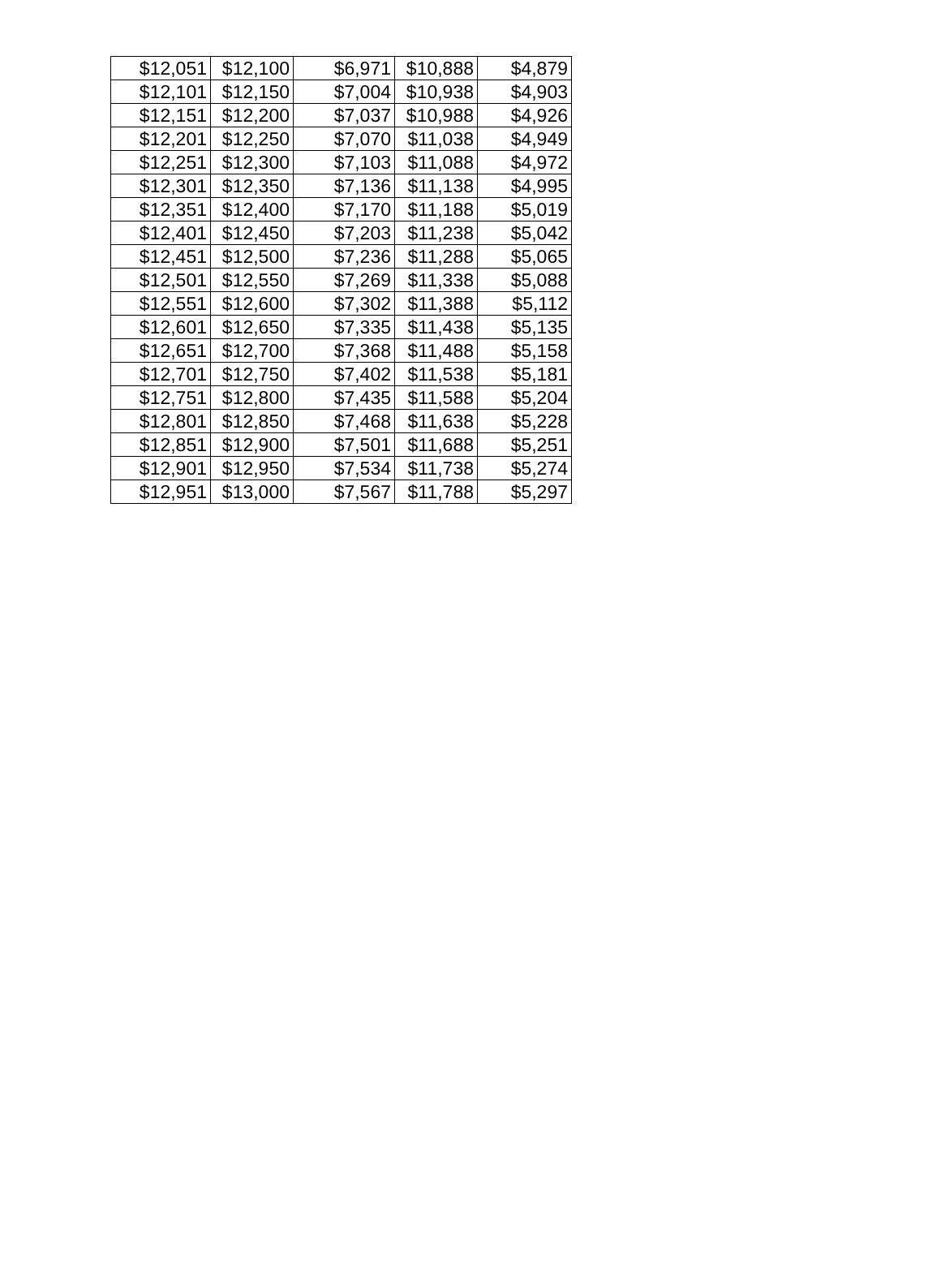| $12,051 | $12,100 | $6,971 | $10,888 | $4,879 |
| $12,101 | $12,150 | $7,004 | $10,938 | $4,903 |
| $12,151 | $12,200 | $7,037 | $10,988 | $4,926 |
| $12,201 | $12,250 | $7,070 | $11,038 | $4,949 |
| $12,251 | $12,300 | $7,103 | $11,088 | $4,972 |
| $12,301 | $12,350 | $7,136 | $11,138 | $4,995 |
| $12,351 | $12,400 | $7,170 | $11,188 | $5,019 |
| $12,401 | $12,450 | $7,203 | $11,238 | $5,042 |
| $12,451 | $12,500 | $7,236 | $11,288 | $5,065 |
| $12,501 | $12,550 | $7,269 | $11,338 | $5,088 |
| $12,551 | $12,600 | $7,302 | $11,388 | $5,112 |
| $12,601 | $12,650 | $7,335 | $11,438 | $5,135 |
| $12,651 | $12,700 | $7,368 | $11,488 | $5,158 |
| $12,701 | $12,750 | $7,402 | $11,538 | $5,181 |
| $12,751 | $12,800 | $7,435 | $11,588 | $5,204 |
| $12,801 | $12,850 | $7,468 | $11,638 | $5,228 |
| $12,851 | $12,900 | $7,501 | $11,688 | $5,251 |
| $12,901 | $12,950 | $7,534 | $11,738 | $5,274 |
| $12,951 | $13,000 | $7,567 | $11,788 | $5,297 |